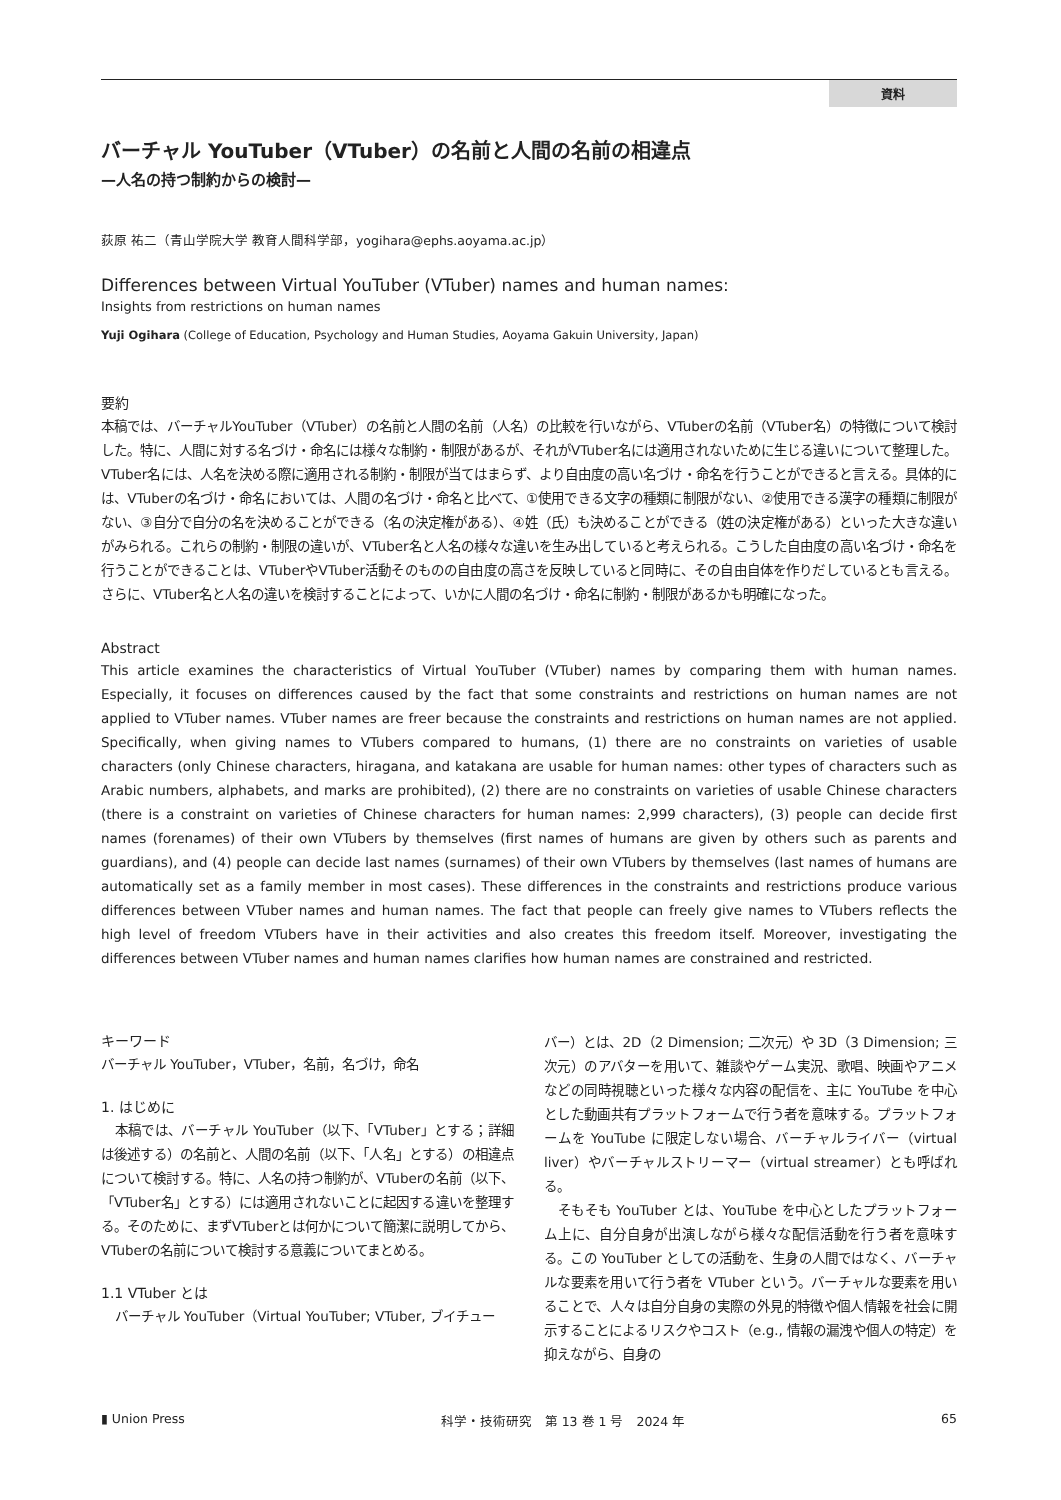資料
バーチャル YouTuber（VTuber）の名前と人間の名前の相違点
—人名の持つ制約からの検討—
荻原 祐二（青山学院大学 教育人間科学部，yogihara@ephs.aoyama.ac.jp）
Differences between Virtual YouTuber (VTuber) names and human names:
Insights from restrictions on human names
Yuji Ogihara (College of Education, Psychology and Human Studies, Aoyama Gakuin University, Japan)
要約
本稿では、バーチャルYouTuber（VTuber）の名前と人間の名前（人名）の比較を行いながら、VTuberの名前（VTuber名）の特徴について検討した。特に、人間に対する名づけ・命名には様々な制約・制限があるが、それがVTuber名には適用されないために生じる違いについて整理した。VTuber名には、人名を決める際に適用される制約・制限が当てはまらず、より自由度の高い名づけ・命名を行うことができると言える。具体的には、VTuberの名づけ・命名においては、人間の名づけ・命名と比べて、①使用できる文字の種類に制限がない、②使用できる漢字の種類に制限がない、③自分で自分の名を決めることができる（名の決定権がある）、④姓（氏）も決めることができる（姓の決定権がある）といった大きな違いがみられる。これらの制約・制限の違いが、VTuber名と人名の様々な違いを生み出していると考えられる。こうした自由度の高い名づけ・命名を行うことができることは、VTuberやVTuber活動そのものの自由度の高さを反映していると同時に、その自由自体を作りだしているとも言える。さらに、VTuber名と人名の違いを検討することによって、いかに人間の名づけ・命名に制約・制限があるかも明確になった。
Abstract
This article examines the characteristics of Virtual YouTuber (VTuber) names by comparing them with human names. Especially, it focuses on differences caused by the fact that some constraints and restrictions on human names are not applied to VTuber names. VTuber names are freer because the constraints and restrictions on human names are not applied. Specifically, when giving names to VTubers compared to humans, (1) there are no constraints on varieties of usable characters (only Chinese characters, hiragana, and katakana are usable for human names: other types of characters such as Arabic numbers, alphabets, and marks are prohibited), (2) there are no constraints on varieties of usable Chinese characters (there is a constraint on varieties of Chinese characters for human names: 2,999 characters), (3) people can decide first names (forenames) of their own VTubers by themselves (first names of humans are given by others such as parents and guardians), and (4) people can decide last names (surnames) of their own VTubers by themselves (last names of humans are automatically set as a family member in most cases). These differences in the constraints and restrictions produce various differences between VTuber names and human names. The fact that people can freely give names to VTubers reflects the high level of freedom VTubers have in their activities and also creates this freedom itself. Moreover, investigating the differences between VTuber names and human names clarifies how human names are constrained and restricted.
キーワード
バーチャル YouTuber，VTuber，名前，名づけ，命名
1. はじめに
本稿では、バーチャル YouTuber（以下、「VTuber」とする；詳細は後述する）の名前と、人間の名前（以下、「人名」とする）の相違点について検討する。特に、人名の持つ制約が、VTuberの名前（以下、「VTuber名」とする）には適用されないことに起因する違いを整理する。そのために、まずVTuberとは何かについて簡潔に説明してから、VTuberの名前について検討する意義についてまとめる。
1.1 VTuber とは
バーチャル YouTuber（Virtual YouTuber; VTuber, ブイチュー
バー）とは、2D（2 Dimension; 二次元）や 3D（3 Dimension; 三次元）のアバターを用いて、雑談やゲーム実況、歌唱、映画やアニメなどの同時視聴といった様々な内容の配信を、主に YouTube を中心とした動画共有プラットフォームで行う者を意味する。プラットフォームを YouTube に限定しない場合、バーチャルライバー（virtual liver）やバーチャルストリーマー（virtual streamer）とも呼ばれる。
そもそも YouTuber とは、YouTube を中心としたプラットフォーム上に、自分自身が出演しながら様々な配信活動を行う者を意味する。この YouTuber としての活動を、生身の人間ではなく、バーチャルな要素を用いて行う者を VTuber という。バーチャルな要素を用いることで、人々は自分自身の実際の外見的特徴や個人情報を社会に開示することによるリスクやコスト（e.g., 情報の漏洩や個人の特定）を抑えながら、自身の
▮ Union Press 科学・技術研究　第 13 巻 1 号　2024 年 65